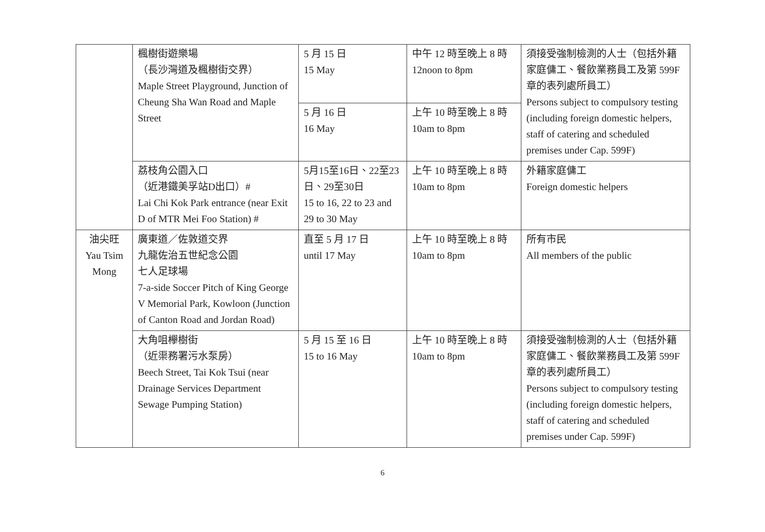| | 楓樹街遊樂場 （長沙灣道及楓樹街交界） Maple Street Playground, Junction of Cheung Sha Wan Road and Maple Street | 5 月 15 日 15 May | 中午 12 時至晚上 8 時 12noon to 8pm | 須接受強制檢測的人士（包括外籍家庭傭工、餐飲業務員工及第 599F 章的表列處所員工） Persons subject to compulsory testing (including foreign domestic helpers, staff of catering and scheduled premises under Cap. 599F) |
| | | 5 月 16 日 16 May | 上午 10 時至晚上 8 時 10am to 8pm | |
| | 荔枝角公園入口 （近港鐵美孚站D出口）# Lai Chi Kok Park entrance (near Exit D of MTR Mei Foo Station) # | 5月15至16日、22至23日、29至30日 15 to 16, 22 to 23 and 29 to 30 May | 上午 10 時至晚上 8 時 10am to 8pm | 外籍家庭傭工 Foreign domestic helpers |
| 油尖旺 Yau Tsim Mong | 廣東道／佐敦道交界 九龍佐治五世紀念公園 七人足球場 7-a-side Soccer Pitch of King George V Memorial Park, Kowloon (Junction of Canton Road and Jordan Road) | 直至 5 月 17 日 until 17 May | 上午 10 時至晚上 8 時 10am to 8pm | 所有市民 All members of the public |
| | 大角咀欅樹街 （近渠務署污水泵房） Beech Street, Tai Kok Tsui (near Drainage Services Department Sewage Pumping Station) | 5 月 15 至 16 日 15 to 16 May | 上午 10 時至晚上 8 時 10am to 8pm | 須接受強制檢測的人士（包括外籍家庭傭工、餐飲業務員工及第 599F 章的表列處所員工） Persons subject to compulsory testing (including foreign domestic helpers, staff of catering and scheduled premises under Cap. 599F) |
6